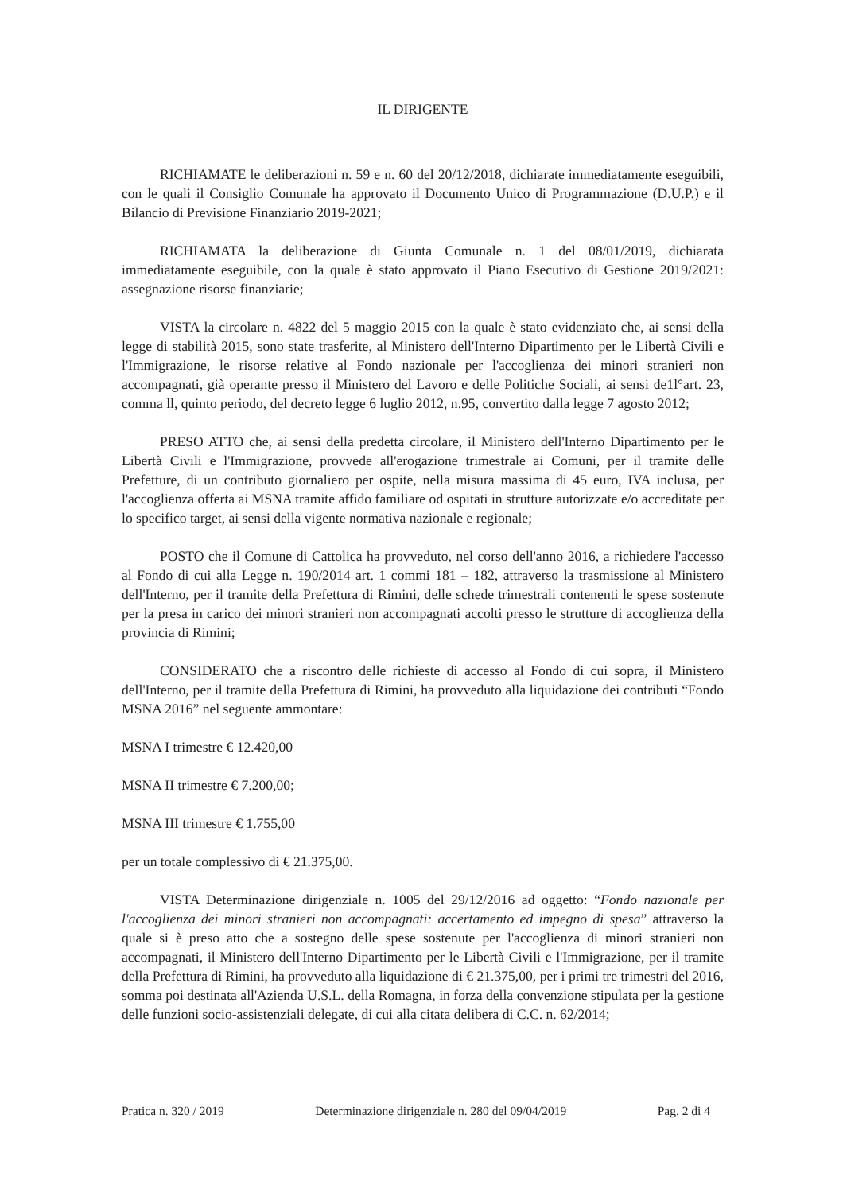IL DIRIGENTE
RICHIAMATE le deliberazioni n. 59 e n. 60 del 20/12/2018, dichiarate immediatamente eseguibili, con le quali il Consiglio Comunale ha approvato il Documento Unico di Programmazione (D.U.P.) e il Bilancio di Previsione Finanziario 2019-2021;
RICHIAMATA la deliberazione di Giunta Comunale n. 1 del 08/01/2019, dichiarata immediatamente eseguibile, con la quale è stato approvato il Piano Esecutivo di Gestione 2019/2021: assegnazione risorse finanziarie;
VISTA la circolare n. 4822 del 5 maggio 2015 con la quale è stato evidenziato che, ai sensi della legge di stabilità 2015, sono state trasferite, al Ministero dell'Interno Dipartimento per le Libertà Civili e l'Immigrazione, le risorse relative al Fondo nazionale per l'accoglienza dei minori stranieri non accompagnati, già operante presso il Ministero del Lavoro e delle Politiche Sociali, ai sensi de1l°art. 23, comma ll, quinto periodo, del decreto legge 6 luglio 2012, n.95, convertito dalla legge 7 agosto 2012;
PRESO ATTO che, ai sensi della predetta circolare, il Ministero dell'Interno Dipartimento per le Libertà Civili e l'Immigrazione, provvede all'erogazione trimestrale ai Comuni, per il tramite delle Prefetture, di un contributo giornaliero per ospite, nella misura massima di 45 euro, IVA inclusa, per l'accoglienza offerta ai MSNA tramite affido familiare od ospitati in strutture autorizzate e/o accreditate per lo specifico target, ai sensi della vigente normativa nazionale e regionale;
POSTO che il Comune di Cattolica ha provveduto, nel corso dell'anno 2016, a richiedere l'accesso al Fondo di cui alla Legge n. 190/2014 art. 1 commi 181 – 182, attraverso la trasmissione al Ministero dell'Interno, per il tramite della Prefettura di Rimini, delle schede trimestrali contenenti le spese sostenute per la presa in carico dei minori stranieri non accompagnati accolti presso le strutture di accoglienza della provincia di Rimini;
CONSIDERATO che a riscontro delle richieste di accesso al Fondo di cui sopra, il Ministero dell'Interno, per il tramite della Prefettura di Rimini, ha provveduto alla liquidazione dei contributi “Fondo MSNA 2016” nel seguente ammontare:
MSNA I trimestre € 12.420,00
MSNA II trimestre € 7.200,00;
MSNA III trimestre € 1.755,00
per un totale complessivo di € 21.375,00.
VISTA Determinazione dirigenziale n. 1005 del 29/12/2016 ad oggetto: “Fondo nazionale per l'accoglienza dei minori stranieri non accompagnati: accertamento ed impegno di spesa” attraverso la quale si è preso atto che a sostegno delle spese sostenute per l'accoglienza di minori stranieri non accompagnati, il Ministero dell'Interno Dipartimento per le Libertà Civili e l'Immigrazione, per il tramite della Prefettura di Rimini, ha provveduto alla liquidazione di € 21.375,00, per i primi tre trimestri del 2016, somma poi destinata all'Azienda U.S.L. della Romagna, in forza della convenzione stipulata per la gestione delle funzioni socio-assistenziali delegate, di cui alla citata delibera di C.C. n. 62/2014;
Pratica n. 320 / 2019 Determinazione dirigenziale n. 280 del 09/04/2019 Pag. 2 di 4